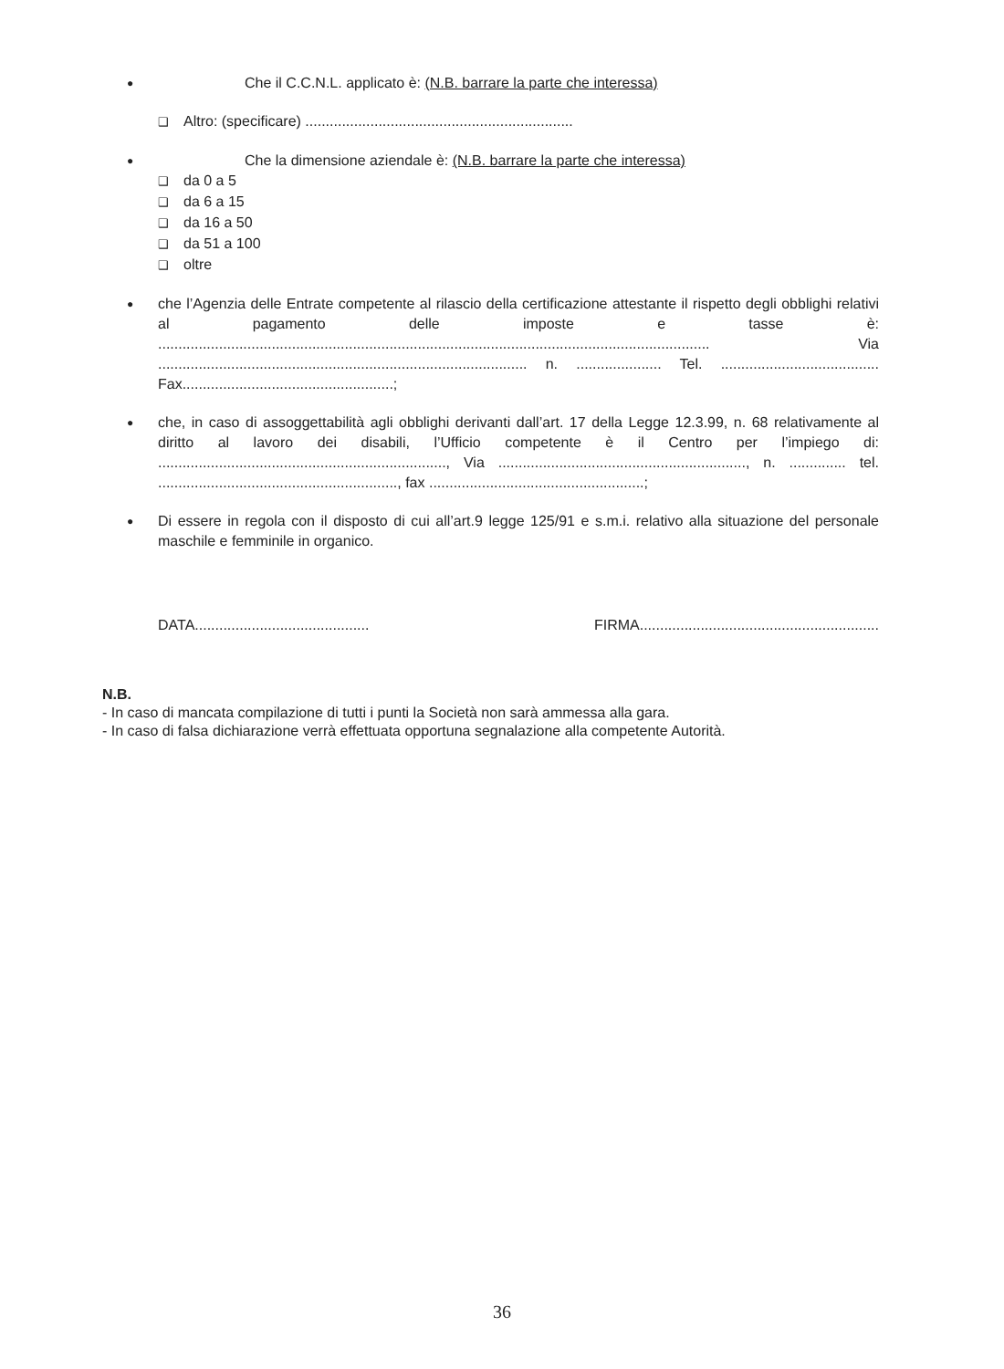●
Che il C.C.N.L. applicato è: (N.B. barrare la parte che interessa)
❑ Altro: (specificare) ..................................................................
●
Che la dimensione aziendale è: (N.B. barrare la parte che interessa)
❑ da 0 a 5
❑ da 6 a 15
❑ da 16 a 50
❑ da 51 a 100
❑ oltre
●
che l’Agenzia delle Entrate competente al rilascio della certificazione attestante il rispetto degli obblighi relativi al pagamento delle imposte e tasse è: ........................................................................................................................................ Via ........................................................................................... n. ..................... Tel. ....................................... Fax....................................................;
●
che, in caso di assoggettabilità agli obblighi derivanti dall’art. 17 della Legge 12.3.99, n. 68 relativamente al diritto al lavoro dei disabili, l’Ufficio competente è il Centro per l’impiego di: ......................................................................., Via ............................................................., n. .............. tel. ..........................................................., fax .....................................................;
●
Di essere in regola con il disposto di cui all’art.9 legge 125/91 e s.m.i. relativo alla situazione del personale maschile e femminile in organico.
DATA........................................... FIRMA...........................................................
N.B.
- In caso di mancata compilazione di tutti i punti la Società non sarà ammessa alla gara.
- In caso di falsa dichiarazione verrà effettuata opportuna segnalazione alla competente Autorità.
36